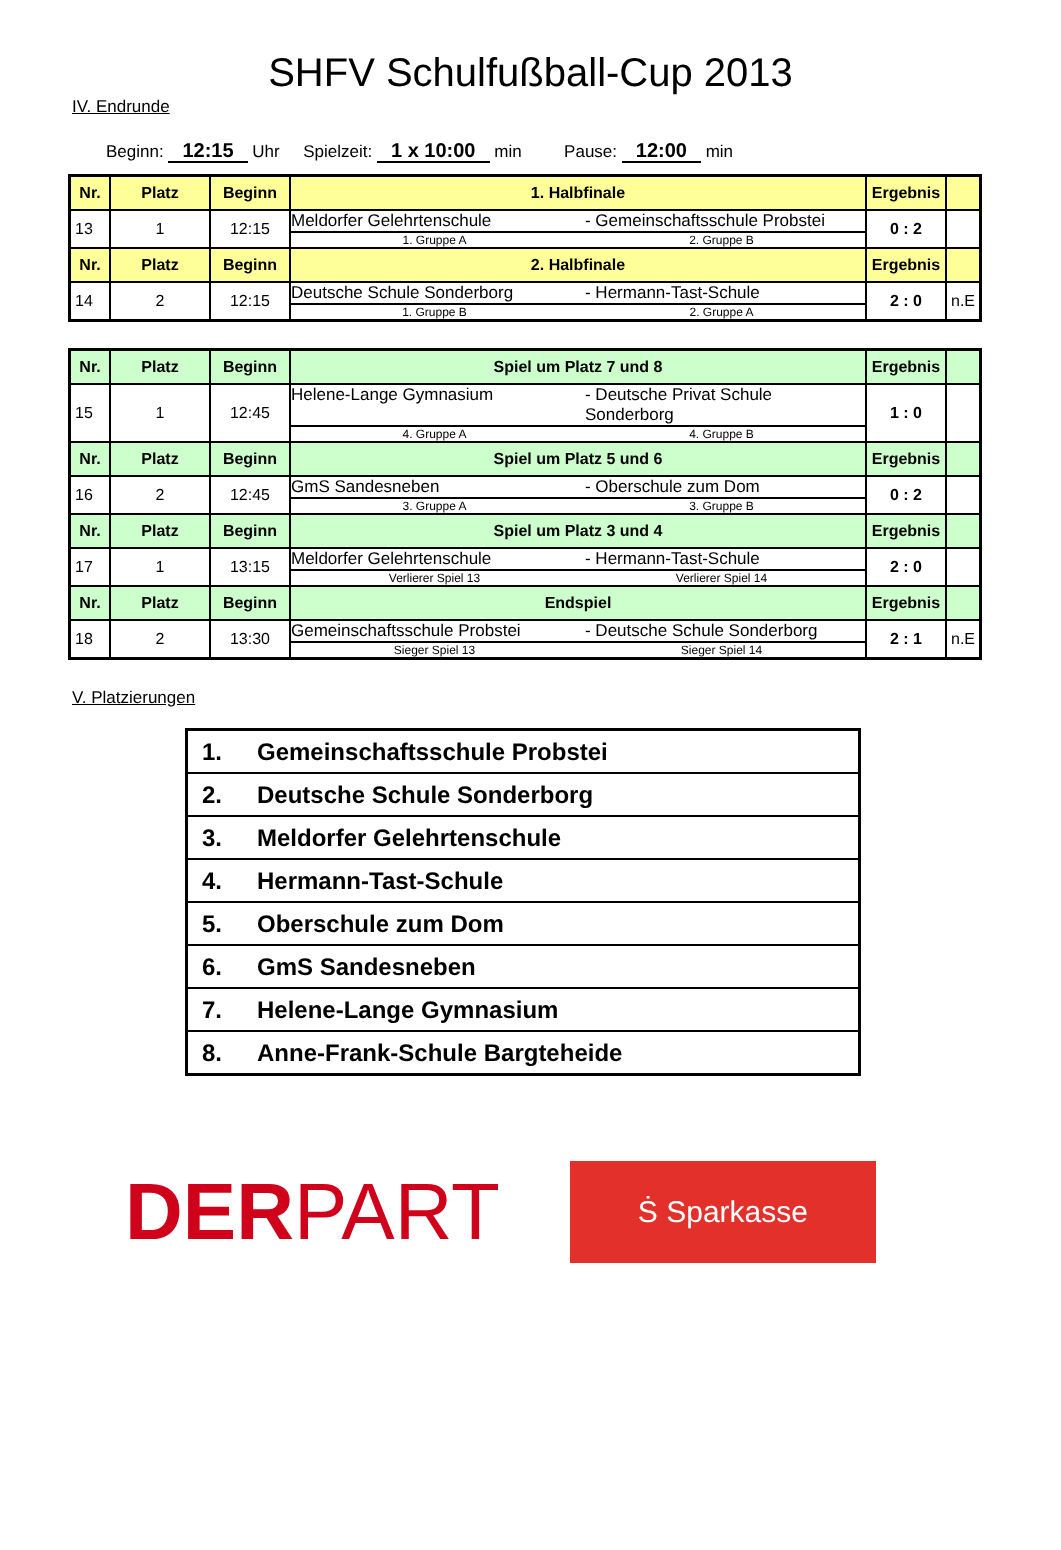SHFV Schulfußball-Cup 2013
IV. Endrunde
Beginn: 12:15 Uhr Spielzeit: 1 x 10:00 min Pause: 12:00 min
| Nr. | Platz | Beginn | 1. Halbfinale | Ergebnis | |
| 13 | 1 | 12:15 | Meldorfer Gelehrtenschule - Gemeinschaftsschule Probstei 1. Gruppe A 2. Gruppe B | 0 : 2 | |
| Nr. | Platz | Beginn | 2. Halbfinale | Ergebnis | |
| 14 | 2 | 12:15 | Deutsche Schule Sonderborg - Hermann-Tast-Schule 1. Gruppe B 2. Gruppe A | 2 : 0 | n.E |
| Nr. | Platz | Beginn | Spiel um Platz 7 und 8 | Ergebnis | |
| 15 | 1 | 12:45 | Helene-Lange Gymnasium - Deutsche Privat Schule Sonderborg 4. Gruppe A 4. Gruppe B | 1 : 0 | |
| Nr. | Platz | Beginn | Spiel um Platz 5 und 6 | Ergebnis | |
| 16 | 2 | 12:45 | GmS Sandesneben - Oberschule zum Dom 3. Gruppe A 3. Gruppe B | 0 : 2 | |
| Nr. | Platz | Beginn | Spiel um Platz 3 und 4 | Ergebnis | |
| 17 | 1 | 13:15 | Meldorfer Gelehrtenschule - Hermann-Tast-Schule Verlierer Spiel 13 Verlierer Spiel 14 | 2 : 0 | |
| Nr. | Platz | Beginn | Endspiel | Ergebnis | |
| 18 | 2 | 13:30 | Gemeinschaftsschule Probstei - Deutsche Schule Sonderborg Sieger Spiel 13 Sieger Spiel 14 | 2 : 1 | n.E |
V. Platzierungen
| 1. | Gemeinschaftsschule Probstei |
| 2. | Deutsche Schule Sonderborg |
| 3. | Meldorfer Gelehrtenschule |
| 4. | Hermann-Tast-Schule |
| 5. | Oberschule zum Dom |
| 6. | GmS Sandesneben |
| 7. | Helene-Lange Gymnasium |
| 8. | Anne-Frank-Schule Bargteheide |
DERPART
Ṡ Sparkasse